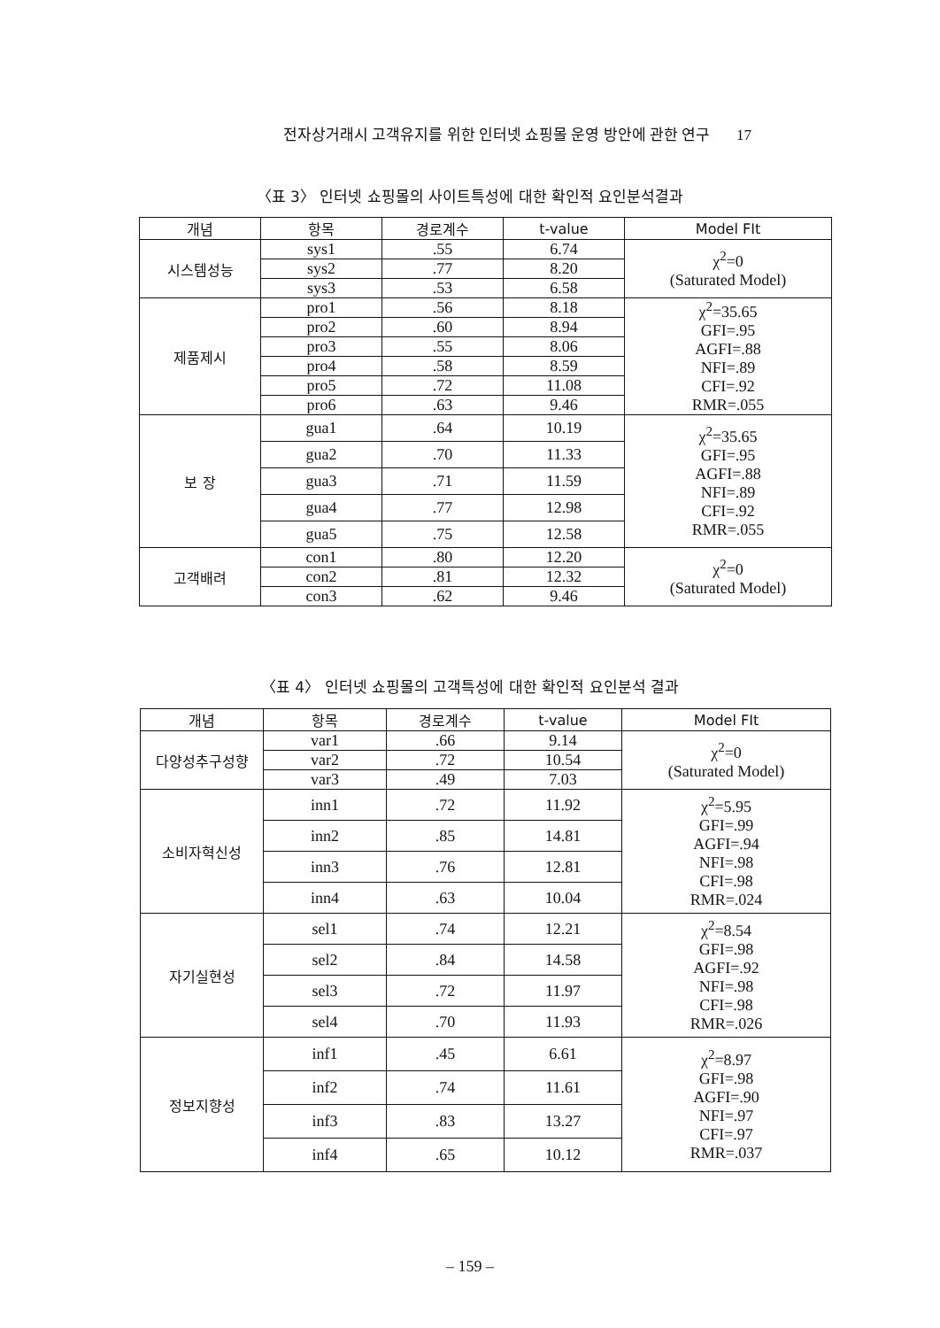전자상거래시 고객유지를 위한 인터넷 쇼핑몰 운영 방안에 관한 연구 17
〈표 3〉 인터넷 쇼핑몰의 사이트특성에 대한 확인적 요인분석결과
| 개념 | 항목 | 경로계수 | t-value | Model FIt |
| --- | --- | --- | --- | --- |
| 시스템성능 | sys1 | .55 | 6.74 | χ<sup>2</sup>=0 (Saturated Model) |
| | sys2 | .77 | 8.20 | |
| | sys3 | .53 | 6.58 | |
| 제품제시 | pro1 | .56 | 8.18 | χ<sup>2</sup>=35.65 GFI=.95 AGFI=.88 NFI=.89 CFI=.92 RMR=.055 |
| | pro2 | .60 | 8.94 | |
| | pro3 | .55 | 8.06 | |
| | pro4 | .58 | 8.59 | |
| | pro5 | .72 | 11.08 | |
| | pro6 | .63 | 9.46 | |
| 보 장 | gua1 | .64 | 10.19 | χ<sup>2</sup>=35.65 GFI=.95 AGFI=.88 NFI=.89 CFI=.92 RMR=.055 |
| | gua2 | .70 | 11.33 | |
| | gua3 | .71 | 11.59 | |
| | gua4 | .77 | 12.98 | |
| | gua5 | .75 | 12.58 | |
| 고객배려 | con1 | .80 | 12.20 | χ<sup>2</sup>=0 (Saturated Model) |
| | con2 | .81 | 12.32 | |
| | con3 | .62 | 9.46 | |
〈표 4〉 인터넷 쇼핑몰의 고객특성에 대한 확인적 요인분석 결과
| 개념 | 항목 | 경로계수 | t-value | Model FIt |
| --- | --- | --- | --- | --- |
| 다양성추구성향 | var1 | .66 | 9.14 | χ<sup>2</sup>=0 (Saturated Model) |
| | var2 | .72 | 10.54 | |
| | var3 | .49 | 7.03 | |
| 소비자혁신성 | inn1 | .72 | 11.92 | χ<sup>2</sup>=5.95 GFI=.99 AGFI=.94 NFI=.98 CFI=.98 RMR=.024 |
| | inn2 | .85 | 14.81 | |
| | inn3 | .76 | 12.81 | |
| | inn4 | .63 | 10.04 | |
| 자기실현성 | sel1 | .74 | 12.21 | χ<sup>2</sup>=8.54 GFI=.98 AGFI=.92 NFI=.98 CFI=.98 RMR=.026 |
| | sel2 | .84 | 14.58 | |
| | sel3 | .72 | 11.97 | |
| | sel4 | .70 | 11.93 | |
| 정보지향성 | inf1 | .45 | 6.61 | χ<sup>2</sup>=8.97 GFI=.98 AGFI=.90 NFI=.97 CFI=.97 RMR=.037 |
| | inf2 | .74 | 11.61 | |
| | inf3 | .83 | 13.27 | |
| | inf4 | .65 | 10.12 | |
– 159 –